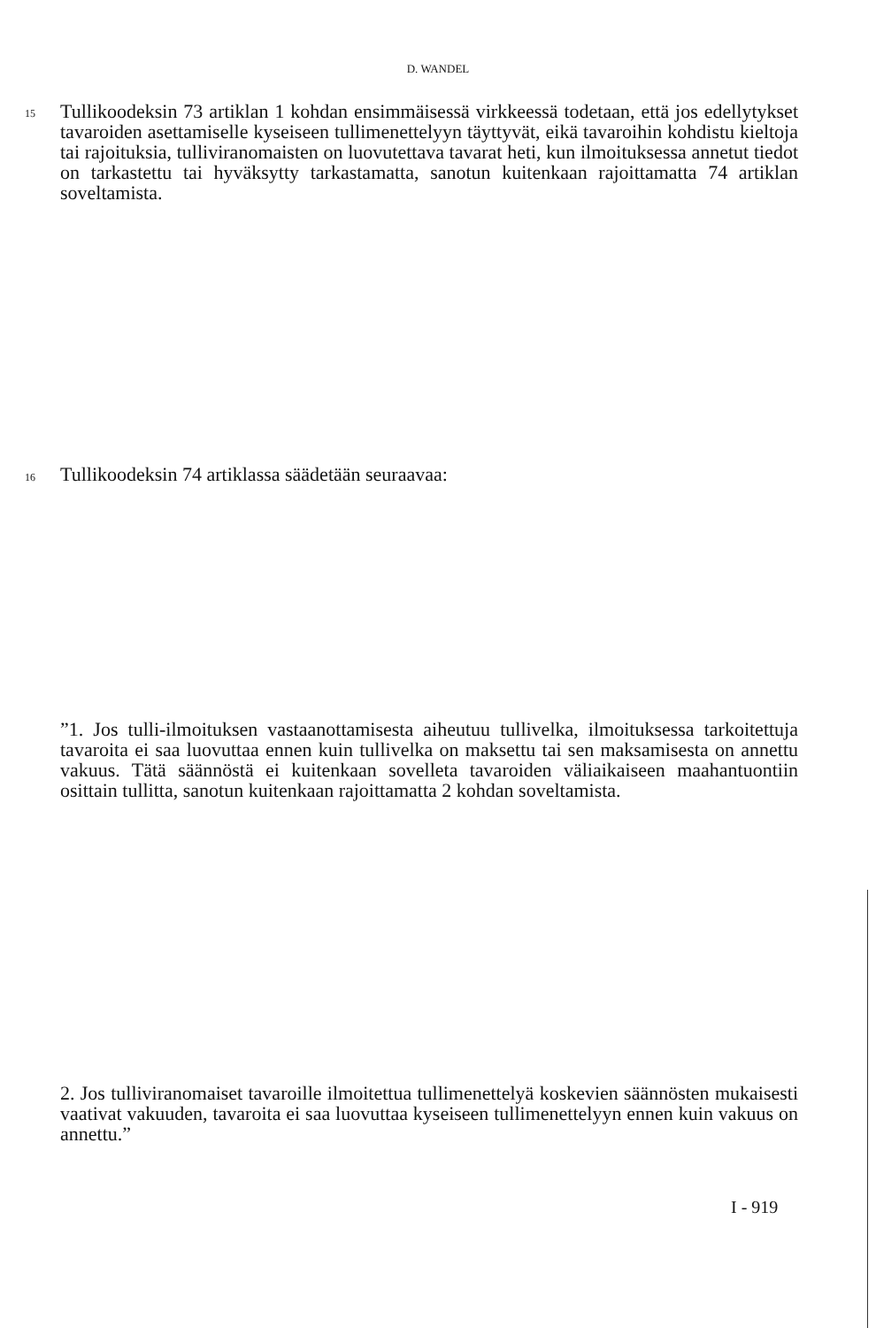D. WANDEL
15
Tullikoodeksin 73 artiklan 1 kohdan ensimmäisessä virkkeessä todetaan, että jos edellytykset tavaroiden asettamiselle kyseiseen tullimenettelyyn täyttyvät, eikä tavaroihin kohdistu kieltoja tai rajoituksia, tulliviranomaisten on luovutettava tavarat heti, kun ilmoituksessa annetut tiedot on tarkastettu tai hyväksytty tarkastamatta, sanotun kuitenkaan rajoittamatta 74 artiklan soveltamista.
16 Tullikoodeksin 74 artiklassa säädetään seuraavaa:
”1. Jos tulli-ilmoituksen vastaanottamisesta aiheutuu tullivelka, ilmoituksessa tarkoitettuja tavaroita ei saa luovuttaa ennen kuin tullivelka on maksettu tai sen maksamisesta on annettu vakuus. Tätä säännöstä ei kuitenkaan sovelleta tavaroiden väliaikaiseen maahantuontiin osittain tullitta, sanotun kuitenkaan rajoittamatta 2 kohdan soveltamista.
2. Jos tulliviranomaiset tavaroille ilmoitettua tullimenettelyä koskevien säännösten mukaisesti vaativat vakuuden, tavaroita ei saa luovuttaa kyseiseen tullimenettelyyn ennen kuin vakuus on annettu.”
I - 919